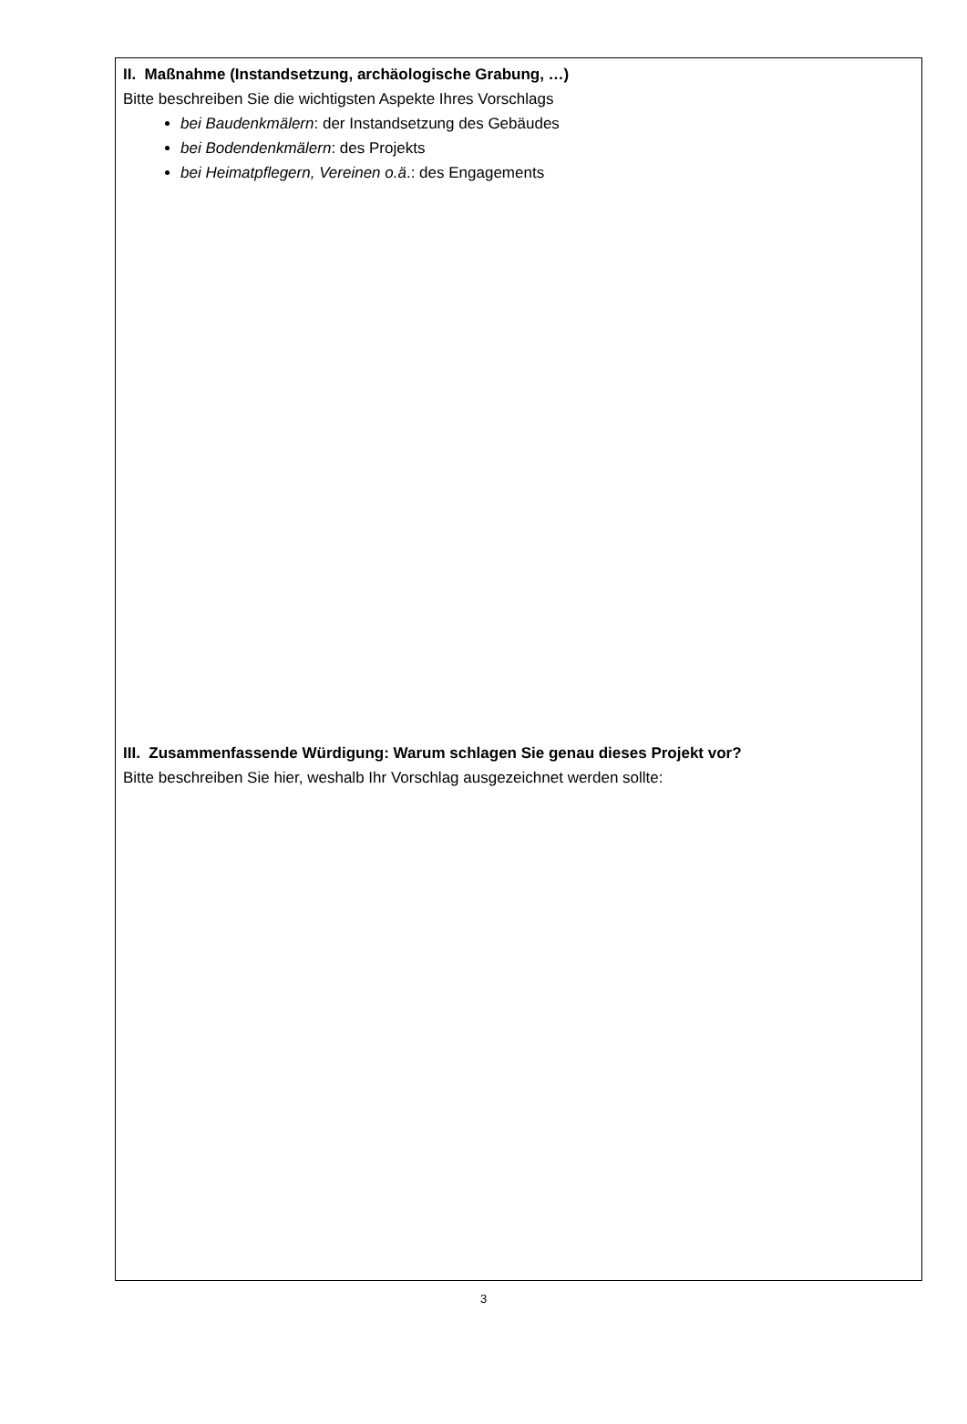II. Maßnahme (Instandsetzung, archäologische Grabung, …)
Bitte beschreiben Sie die wichtigsten Aspekte Ihres Vorschlags
bei Baudenkmälern: der Instandsetzung des Gebäudes
bei Bodendenkmälern: des Projekts
bei Heimatpflegern, Vereinen o.ä.: des Engagements
III. Zusammenfassende Würdigung: Warum schlagen Sie genau dieses Projekt vor?
Bitte beschreiben Sie hier, weshalb Ihr Vorschlag ausgezeichnet werden sollte:
3